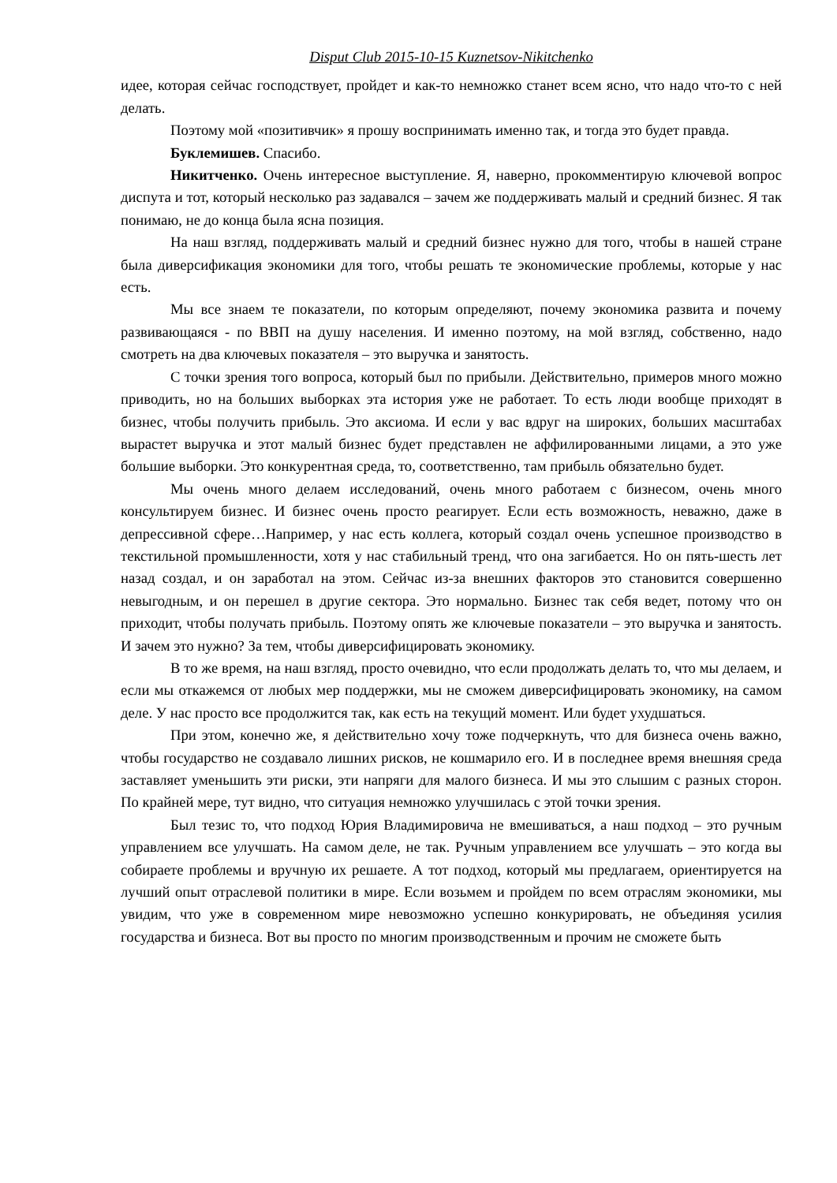Disput Club 2015-10-15 Kuznetsov-Nikitchenko
идее, которая сейчас господствует, пройдет и как-то немножко станет всем ясно, что надо что-то с ней делать.
Поэтому мой «позитивчик» я прошу воспринимать именно так, и тогда это будет правда.
Буклемишев. Спасибо.
Никитченко. Очень интересное выступление. Я, наверно, прокомментирую ключевой вопрос диспута и тот, который несколько раз задавался – зачем же поддерживать малый и средний бизнес. Я так понимаю, не до конца была ясна позиция.
На наш взгляд, поддерживать малый и средний бизнес нужно для того, чтобы в нашей стране была диверсификация экономики для того, чтобы решать те экономические проблемы, которые у нас есть.
Мы все знаем те показатели, по которым определяют, почему экономика развита и почему развивающаяся - по ВВП на душу населения. И именно поэтому, на мой взгляд, собственно, надо смотреть на два ключевых показателя – это выручка и занятость.
С точки зрения того вопроса, который был по прибыли. Действительно, примеров много можно приводить, но на больших выборках эта история уже не работает. То есть люди вообще приходят в бизнес, чтобы получить прибыль. Это аксиома. И если у вас вдруг на широких, больших масштабах вырастет выручка и этот малый бизнес будет представлен не аффилированными лицами, а это уже большие выборки. Это конкурентная среда, то, соответственно, там прибыль обязательно будет.
Мы очень много делаем исследований, очень много работаем с бизнесом, очень много консультируем бизнес. И бизнес очень просто реагирует. Если есть возможность, неважно, даже в депрессивной сфере…Например, у нас есть коллега, который создал очень успешное производство в текстильной промышленности, хотя у нас стабильный тренд, что она загибается. Но он пять-шесть лет назад создал, и он заработал на этом. Сейчас из-за внешних факторов это становится совершенно невыгодным, и он перешел в другие сектора. Это нормально. Бизнес так себя ведет, потому что он приходит, чтобы получать прибыль. Поэтому опять же ключевые показатели – это выручка и занятость. И зачем это нужно? За тем, чтобы диверсифицировать экономику.
В то же время, на наш взгляд, просто очевидно, что если продолжать делать то, что мы делаем, и если мы откажемся от любых мер поддержки, мы не сможем диверсифицировать экономику, на самом деле. У нас просто все продолжится так, как есть на текущий момент. Или будет ухудшаться.
При этом, конечно же, я действительно хочу тоже подчеркнуть, что для бизнеса очень важно, чтобы государство не создавало лишних рисков, не кошмарило его. И в последнее время внешняя среда заставляет уменьшить эти риски, эти напряги для малого бизнеса. И мы это слышим с разных сторон. По крайней мере, тут видно, что ситуация немножко улучшилась с этой точки зрения.
Был тезис то, что подход Юрия Владимировича не вмешиваться, а наш подход – это ручным управлением все улучшать. На самом деле, не так. Ручным управлением все улучшать – это когда вы собираете проблемы и вручную их решаете. А тот подход, который мы предлагаем, ориентируется на лучший опыт отраслевой политики в мире. Если возьмем и пройдем по всем отраслям экономики, мы увидим, что уже в современном мире невозможно успешно конкурировать, не объединяя усилия государства и бизнеса. Вот вы просто по многим производственным и прочим не сможете быть